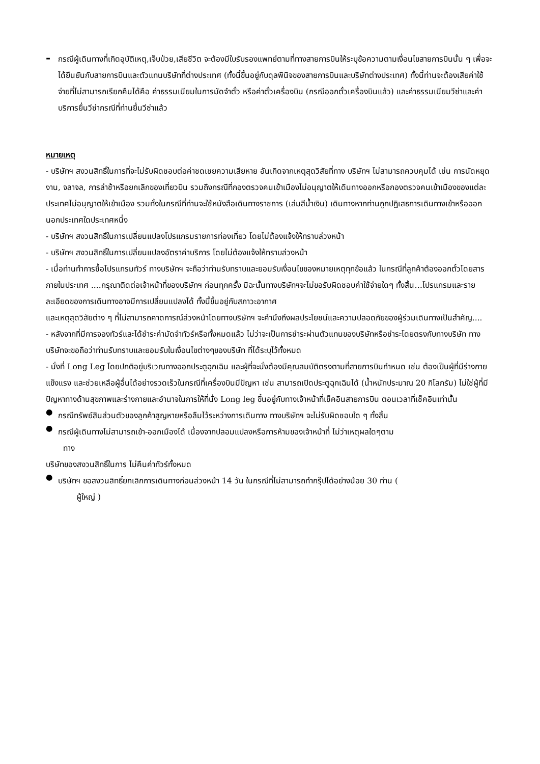-
กรณีผู้เดินทางที่เกิดอุบัติเหตุ,เจ็บป่วย,เสียชีวิต จะต้องมีใบรับรองแพทย์ตามที่ทางสายการบินให้ระบุข้อความตามเงื่อนไขสายการบินนั้น ๆ เพื่อจะได้ยืนยันกับสายการบินและตัวแทนบริษัทที่ต่างประเทศ (ทั้งนี้ขึ้นอยู่กับดุลพินิจของสายการบินและบริษัทต่างประเทศ) ทั้งนี้ท่านจะต้องเสียค่าใช้จ่ายที่ไม่สามารถเรียกคืนได้คือ ค่าธรรมเนียมในการมัดจำตั๋ว หรือค่าตั๋วเครื่องบิน (กรณีออกตั๋วเครื่องบินแล้ว) และค่าธรรมเนียมวีซ่าและค่าบริการยื่นวีซ่ากรณีที่ท่านยื่นวีซ่าแล้ว
หมายเหตุ
- บริษัทฯ สงวนสิทธิ์ในการที่จะไม่รับผิดชอบต่อค่าชดเชยความเสียหาย อันเกิดจากเหตุสุดวิสัยที่ทาง บริษัทฯ ไม่สามารถควบคุมได้ เช่น การนัดหยุดงาน, จลาจล, การล่าช้าหรือยกเลิกของเที่ยวบิน รวมถึงกรณีที่กองตรวจคนเข้าเมืองไม่อนุญาตให้เดินทางออกหรือกองตรวจคนเข้าเมืองของแต่ละประเทศไม่อนุญาตให้เข้าเมือง รวมทั้งในกรณีที่ท่านจะใช้หนังสือเดินทางราชการ (เล่มสีน้ำเงิน) เดินทางหากท่านถูกปฏิเสธการเดินทางเข้าหรือออกนอกประเทศใดประเทศหนึ่ง
- บริษัทฯ สงวนสิทธิ์ในการเปลี่ยนแปลงโปรแกรมรายการท่องเที่ยว โดยไม่ต้องแจ้งให้ทราบล่วงหน้า
- บริษัทฯ สงวนสิทธิ์ในการเปลี่ยนแปลงอัตราค่าบริการ โดยไม่ต้องแจ้งให้ทราบล่วงหน้า
- เมื่อท่านทำการซื้อโปรแกรมทัวร์ ทางบริษัทฯ จะถือว่าท่านรับทราบและยอมรับเงื่อนไขของหมายเหตุทุกข้อแล้ว ในกรณีที่ลูกค้าต้องออกตั๋วโดยสารภายในประเทศ ....กรุณาติดต่อเจ้าหน้าที่ของบริษัทฯ ก่อนทุกครั้ง มิฉะนั้นทางบริษัทฯจะไม่ขอรับผิดชอบค่าใช้จ่ายใดๆ ทั้งสิ้น…โปรแกรมและรายละเอียดของการเดินทางอาจมีการเปลี่ยนแปลงได้ ทั้งนี้ขึ้นอยู่กับสภาวะอากาศ
และเหตุสุดวิสัยต่าง ๆ ที่ไม่สามารถคาดการณ์ล่วงหน้าโดยทางบริษัทฯ จะคำนึงถึงผลประโยชน์และความปลอดภัยของผู้ร่วมเดินทางเป็นสำคัญ....
- หลังจากที่มีการจองทัวร์และได้ชำระค่ามัดจำทัวร์หรือทั้งหมดแล้ว ไม่ว่าจะเป็นการชำระผ่านตัวแทนของบริษัทหรือชำระโดยตรงกับทางบริษัท ทางบริษัทจะขอถือว่าท่านรับทราบและยอมรับในเงื่อนไขต่างๆของบริษัท ที่ได้ระบุไว้ทั้งหมด
- นั่งที่ Long Leg โดยปกติอยู่บริเวณทางออกประตูฉุกเฉิน และผู้ที่จะนั่งต้องมีคุณสมบัติตรงตามที่สายการบินกำหนด เช่น ต้องเป็นผู้ที่มีร่างกายแข็งแรง และช่วยเหลือผู้อื่นได้อย่างรวดเร็วในกรณีที่เครื่องบินมีปัญหา เช่น สามารถเปิดประตูฉุกเฉินได้ (น้ำหนักประมาณ 20 กิโลกรัม) ไม่ใช่ผู้ที่มีปัญหาทางด้านสุขภาพและร่างกายและอำนาจในการให้ที่นั่ง Long leg ขึ้นอยู่กับทางเจ้าหน้าที่เช็คอินสายการบิน ตอนเวลาที่เช็คอินเท่านั้น
●
กรณีทรัพย์สินส่วนตัวของลูกค้าสูญหายหรือลืมไว้ระหว่างการเดินทาง ทางบริษัทฯ จะไม่รับผิดชอบใด ๆ ทั้งสิ้น
●
กรณีผู้เดินทางไม่สามารถเข้า-ออกเมืองได้ เนื่องจากปลอมแปลงหรือการห้ามของเจ้าหน้าที่ ไม่ว่าเหตุผลใดๆตาม
ทาง
บริษัทของสงวนสิทธิ์ในการ ไม่คืนค่าทัวร์ทั้งหมด
●
บริษัทฯ ขอสงวนสิทธิ์ยกเลิกการเดินทางก่อนล่วงหน้า 14 วัน ในกรณีที่ไม่สามารถทำกรุ๊ปได้อย่างน้อย 30 ท่าน (
ผู้ใหญ่ )